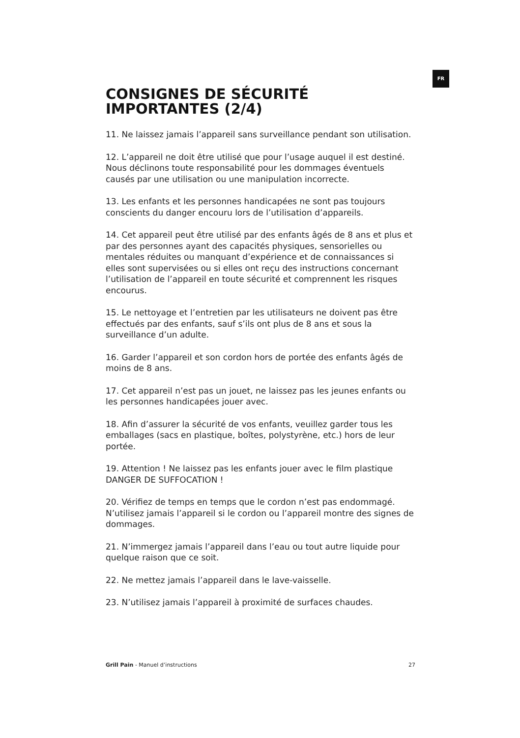FR
CONSIGNES DE SÉCURITÉ IMPORTANTES (2/4)
11. Ne laissez jamais l’appareil sans surveillance pendant son utilisation.
12. L’appareil ne doit être utilisé que pour l’usage auquel il est destiné. Nous déclinons toute responsabilité pour les dommages éventuels causés par une utilisation ou une manipulation incorrecte.
13. Les enfants et les personnes handicapées ne sont pas toujours conscients du danger encouru lors de l’utilisation d’appareils.
14. Cet appareil peut être utilisé par des enfants âgés de 8 ans et plus et par des personnes ayant des capacités physiques, sensorielles ou mentales réduites ou manquant d’expérience et de connaissances si elles sont supervisées ou si elles ont reçu des instructions concernant l’utilisation de l’appareil en toute sécurité et comprennent les risques encourus.
15. Le nettoyage et l’entretien par les utilisateurs ne doivent pas être effectués par des enfants, sauf s’ils ont plus de 8 ans et sous la surveillance d’un adulte.
16. Garder l’appareil et son cordon hors de portée des enfants âgés de moins de 8 ans.
17. Cet appareil n’est pas un jouet, ne laissez pas les jeunes enfants ou les personnes handicapées jouer avec.
18. Afin d’assurer la sécurité de vos enfants, veuillez garder tous les emballages (sacs en plastique, boîtes, polystyrène, etc.) hors de leur portée.
19. Attention ! Ne laissez pas les enfants jouer avec le film plastique DANGER DE SUFFOCATION !
20. Vérifiez de temps en temps que le cordon n’est pas endommagé. N’utilisez jamais l’appareil si le cordon ou l’appareil montre des signes de dommages.
21. N’immergez jamais l’appareil dans l’eau ou tout autre liquide pour quelque raison que ce soit.
22. Ne mettez jamais l’appareil dans le lave-vaisselle.
23. N’utilisez jamais l’appareil à proximité de surfaces chaudes.
Grill Pain - Manuel d’instructions 27